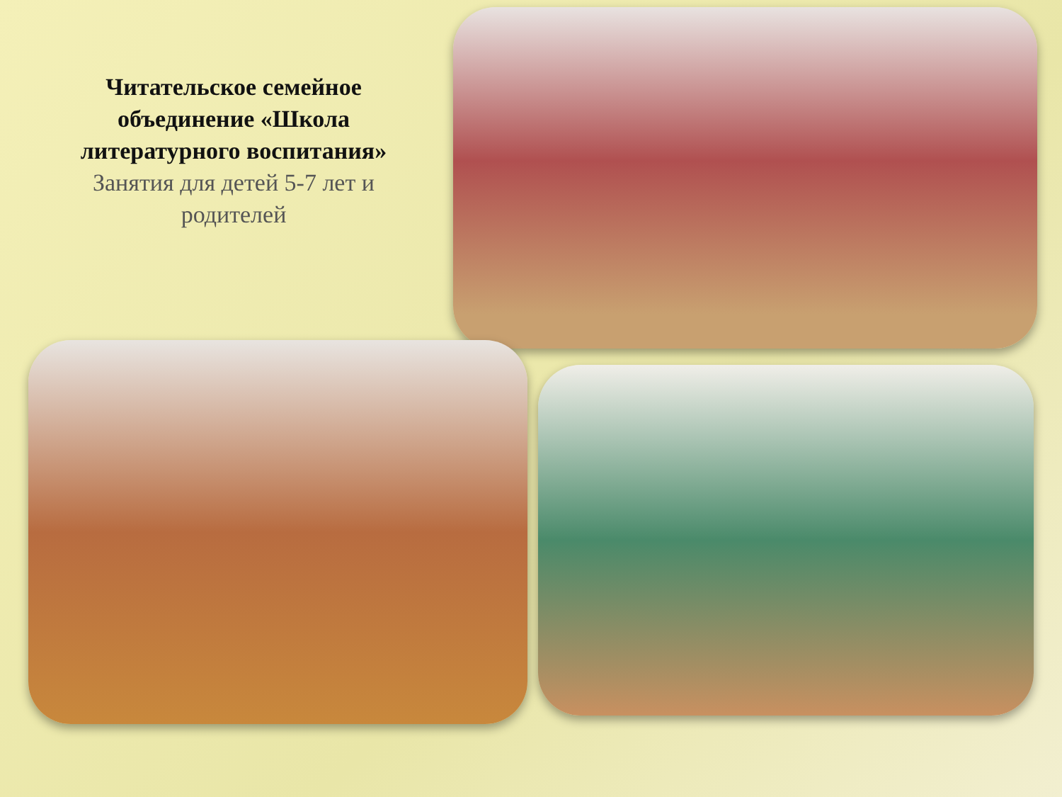Читательское семейное объединение «Школа литературного воспитания»
Занятия для детей 5-7 лет и родителей